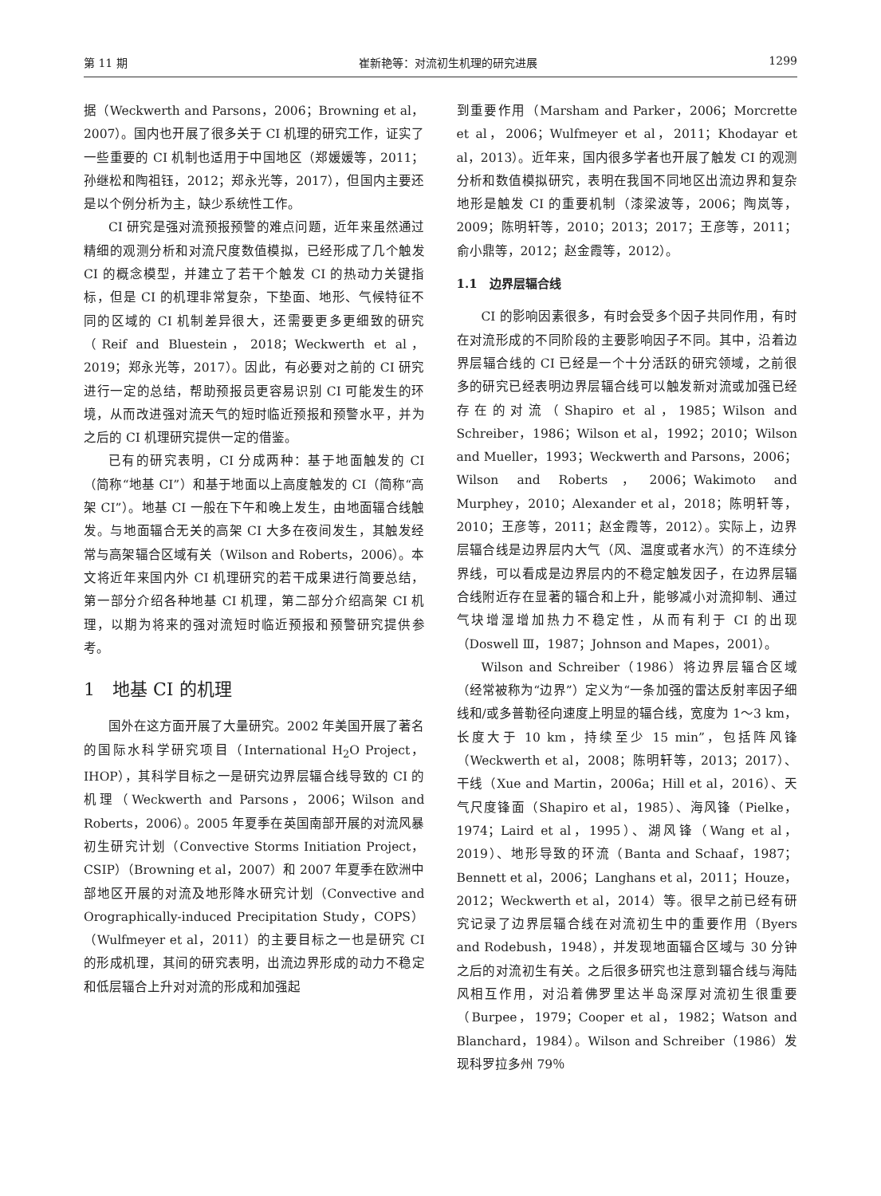第 11 期 崔新艳等：对流初生机理的研究进展 1299
据（Weckwerth and Parsons，2006；Browning et al，2007）。国内也开展了很多关于 CI 机理的研究工作，证实了一些重要的 CI 机制也适用于中国地区（郑媛媛等，2011；孙继松和陶祖钰，2012；郑永光等，2017），但国内主要还是以个例分析为主，缺少系统性工作。
CI 研究是强对流预报预警的难点问题，近年来虽然通过精细的观测分析和对流尺度数值模拟，已经形成了几个触发 CI 的概念模型，并建立了若干个触发 CI 的热动力关键指标，但是 CI 的机理非常复杂，下垫面、地形、气候特征不同的区域的 CI 机制差异很大，还需要更多更细致的研究（Reif and Bluestein，2018；Weckwerth et al，2019；郑永光等，2017）。因此，有必要对之前的 CI 研究进行一定的总结，帮助预报员更容易识别 CI 可能发生的环境，从而改进强对流天气的短时临近预报和预警水平，并为之后的 CI 机理研究提供一定的借鉴。
已有的研究表明，CI 分成两种：基于地面触发的 CI（简称“地基 CI”）和基于地面以上高度触发的 CI（简称“高架 CI”）。地基 CI 一般在下午和晚上发生，由地面辐合线触发。与地面辐合无关的高架 CI 大多在夜间发生，其触发经常与高架辐合区域有关（Wilson and Roberts，2006）。本文将近年来国内外 CI 机理研究的若干成果进行简要总结，第一部分介绍各种地基 CI 机理，第二部分介绍高架 CI 机理，以期为将来的强对流短时临近预报和预警研究提供参考。
1　地基 CI 的机理
国外在这方面开展了大量研究。2002 年美国开展了著名的国际水科学研究项目（International H<sub>2</sub>O Project，IHOP），其科学目标之一是研究边界层辐合线导致的 CI 的机理（Weckwerth and Parsons，2006；Wilson and Roberts，2006）。2005 年夏季在英国南部开展的对流风暴初生研究计划（Convective Storms Initiation Project，CSIP）（Browning et al，2007）和 2007 年夏季在欧洲中部地区开展的对流及地形降水研究计划（Convective and Orographically-induced Precipitation Study，COPS）（Wulfmeyer et al，2011）的主要目标之一也是研究 CI 的形成机理，其间的研究表明，出流边界形成的动力不稳定和低层辐合上升对对流的形成和加强起
到重要作用（Marsham and Parker，2006；Morcrette et al，2006；Wulfmeyer et al，2011；Khodayar et al，2013）。近年来，国内很多学者也开展了触发 CI 的观测分析和数值模拟研究，表明在我国不同地区出流边界和复杂地形是触发 CI 的重要机制（漆梁波等，2006；陶岚等，2009；陈明轩等，2010；2013；2017；王彦等，2011；俞小鼎等，2012；赵金霞等，2012）。
1.1　边界层辐合线
CI 的影响因素很多，有时会受多个因子共同作用，有时在对流形成的不同阶段的主要影响因子不同。其中，沿着边界层辐合线的 CI 已经是一个十分活跃的研究领域，之前很多的研究已经表明边界层辐合线可以触发新对流或加强已经存在的对流（Shapiro et al，1985；Wilson and Schreiber，1986；Wilson et al，1992；2010；Wilson and Mueller，1993；Weckwerth and Parsons，2006；Wilson and Roberts，2006；Wakimoto and Murphey，2010；Alexander et al，2018；陈明轩等，2010；王彦等，2011；赵金霞等，2012）。实际上，边界层辐合线是边界层内大气（风、温度或者水汽）的不连续分界线，可以看成是边界层内的不稳定触发因子，在边界层辐合线附近存在显著的辐合和上升，能够减小对流抑制、通过气块增湿增加热力不稳定性，从而有利于 CI 的出现（Doswell Ⅲ，1987；Johnson and Mapes，2001）。
Wilson and Schreiber（1986）将边界层辐合区域（经常被称为“边界”）定义为“一条加强的雷达反射率因子细线和/或多普勒径向速度上明显的辐合线，宽度为 1～3 km，长度大于 10 km，持续至少 15 min”，包括阵风锋（Weckwerth et al，2008；陈明轩等，2013；2017）、干线（Xue and Martin，2006a；Hill et al，2016）、天气尺度锋面（Shapiro et al，1985）、海风锋（Pielke，1974；Laird et al，1995）、湖风锋（Wang et al，2019）、地形导致的环流（Banta and Schaaf，1987；Bennett et al，2006；Langhans et al，2011；Houze，2012；Weckwerth et al，2014）等。很早之前已经有研究记录了边界层辐合线在对流初生中的重要作用（Byers and Rodebush，1948），并发现地面辐合区域与 30 分钟之后的对流初生有关。之后很多研究也注意到辐合线与海陆风相互作用，对沿着佛罗里达半岛深厚对流初生很重要（Burpee，1979；Cooper et al，1982；Watson and Blanchard，1984）。Wilson and Schreiber（1986）发现科罗拉多州 79％